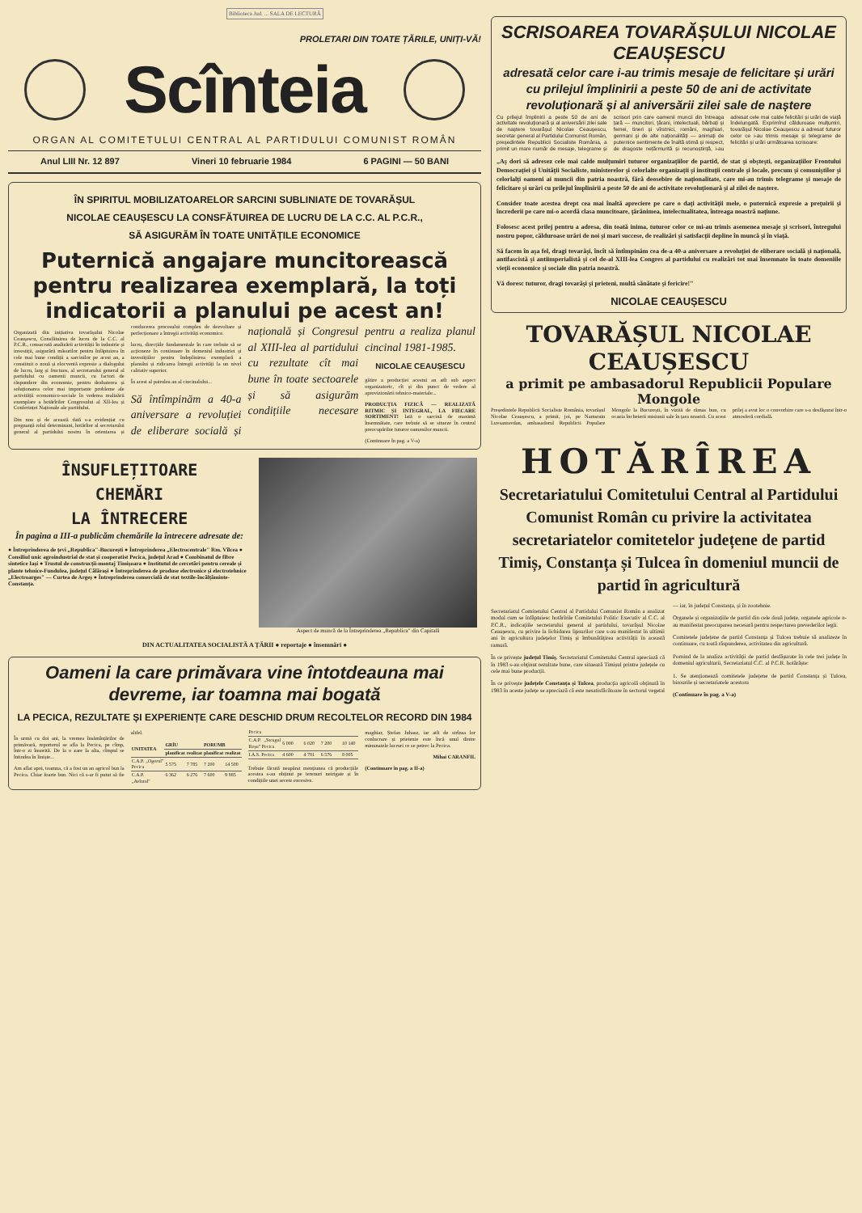Biblioteca Jud. ... SALA DE LECTURĂ
PROLETARI DIN TOATE ȚĂRILE, UNIȚI-VĂ!
Scînteia
ORGAN AL COMITETULUI CENTRAL AL PARTIDULUI COMUNIST ROMÂN
Anul LIII Nr. 12 897 Vineri 10 februarie 1984 6 PAGINI — 50 BANI
ÎN SPIRITUL MOBILIZATOARELOR SARCINI SUBLINIATE DE TOVARĂȘUL
NICOLAE CEAUȘESCU LA CONSFĂTUIREA DE LUCRU DE LA C.C. AL P.C.R.,
SĂ ASIGURĂM ÎN TOATE UNITĂȚILE ECONOMICE
Puternică angajare muncitorească pentru realizarea exemplară, la toți indicatorii a planului pe acest an!
Organizată din inițiativa tovarășului Nicolae Ceaușescu, Consfătuirea de lucru de la C.C. al P.C.R., consacrată analizării activității în industrie și investiții, asigurării măsurilor pentru înfăptuirea în cele mai bune condiții a sarcinilor pe acest an, a constituit o nouă și elocventă expresie a dialogului de lucru, larg și fructuos, al secretarului general al partidului cu oamenii muncii, cu factori de răspundere din economie, pentru dezbaterea și soluționarea celor mai importante probleme ale activității economico-sociale în vederea realizării exemplare a hotărîrilor Congresului al XII-lea și Conferinței Naționale ale partidului.
Din nou și de această dată s-a evidențiat cu pregnanță rolul determinant, hotărîtor al secretarului general al partidului nostru în orientarea și conducerea procesului complex de dezvoltare și perfecționare a întregii activități economice.
lucru, direcțiile fundamentale în care trebuie să se acționeze în continuare în domeniul industriei și investițiilor pentru îndeplinirea exemplară a planului și ridicarea întregii activități la un nivel calitativ superior.
În acest al patrulea an al cincinalului...
Să întîmpinăm a 40-a aniversare a revoluției de eliberare socială și națională și Congresul al XIII-lea al partidului cu rezultate cît mai bune în toate sectoarele și să asigurăm condițiile necesare pentru a realiza planul cincinal 1981-1985.
NICOLAE CEAUȘESCU
gătire a producției acestui an atît sub aspect organizatoric, cît și din punct de vedere al aprovizionării tehnico-materiale...
PRODUCȚIA FIZICĂ — REALIZATĂ RITMIC ȘI INTEGRAL, LA FIECARE SORTIMENT! Iată o sarcină de maximă însemnătate, care trebuie să se situeze în centrul preocupărilor tuturor oamenilor muncii.
(Continuare în pag. a V-a)
ÎNSUFLEȚITOARE
CHEMĂRI
LA ÎNTRECERE
În pagina a III-a publicăm chemările la întrecere adresate de:
● Întreprinderea de țevi „Republica"-București ● Întreprinderea „Electrocentrale" Rm. Vîlcea ● Consiliul unic agroindustrial de stat și cooperatist Pecica, județul Arad ● Combinatul de fibre sintetice Iași ● Trustul de construcții-montaj Timișoara ● Institutul de cercetări pentru cereale și plante tehnice-Fundulea, județul Călărași ● Întreprinderea de produse electronice și electrotehnice „Electroarges" — Curtea de Argeș ● Întreprinderea comercială de stat textile-încălțăminte-Constanța.
Aspect de muncă de la Întreprinderea „Republica" din Capitală
DIN ACTUALITATEA SOCIALISTĂ A ȚĂRII ● reportaje ● însemnări ●
Oameni la care primăvara vine întotdeauna mai devreme, iar toamna mai bogată
LA PECICA, REZULTATE ȘI EXPERIENȚE CARE DESCHID DRUM RECOLTELOR RECORD DIN 1984
În urmă cu doi ani, la vremea însămînțărilor de primăvară, reporterul se afla la Pecica, pe cîmp, într-o zi însorită. De la o zare la alta, cîmpul se întindea în liniște...
Am aflat apoi, toamna, că a fost un an agricol bun la Pecica. Chiar foarte bun. Nici că s-ar fi putut să fie altfel.
| UNITATEA | GRÎU | | PORUMB | |
| --- | --- | --- | --- | --- |
| | planificat | realizat | planificat | realizat |
| C.A.P. „Ogorul" Pecica | 5 575 | 7 785 | 7 200 | 14 500 |
| C.A.P. „Avîntul" Pecica | 6 362 | 6 276 | 7 600 | 9 885 |
| C.A.P. „Steagul Roșu" Pecica | 6 000 | 6 020 | 7 200 | 10 140 |
| I.A.S. Pecica | 4 600 | 4 781 | 6 576 | 8 005 |
Trebuie făcută neapărat mențiunea că producțiile acestea s-au obținut pe terenuri neirigate și în condițiile unei secete excesive.
maghiar, Ștefan Juhasz, iar atît de strînsa lor conlucrare și prietenie este încă unul dintre minunatele lucruri ce se petrec la Pecica.
Mihai CARANFIL
(Continuare în pag. a II-a)
SCRISOAREA TOVARĂȘULUI NICOLAE CEAUȘESCU
adresată celor care i-au trimis mesaje de felicitare și urări cu prilejul împlinirii a peste 50 de ani de activitate revoluționară și al aniversării zilei sale de naștere
Cu prilejul împlinirii a peste 50 de ani de activitate revoluționară și al aniversării zilei sale de naștere tovarășul Nicolae Ceaușescu, secretar general al Partidului Comunist Român, președintele Republicii Socialiste România, a primit un mare număr de mesaje, telegrame și scrisori prin care oamenii muncii din întreaga țară — muncitori, țărani, intelectuali, bărbați și femei, tineri și vîrstnici, români, maghiari, germani și de alte naționalități — animați de puternice sentimente de înaltă stimă și respect, de dragoste nețărmurită și recunoștință, i-au adresat cele mai calde felicitări și urări de viață îndelungată. Exprimînd călduroase mulțumiri, tovarășul Nicolae Ceaușescu a adresat tuturor celor ce i-au trimis mesaje și telegrame de felicitări și urări următoarea scrisoare:
„Aș dori să adresez cele mai calde mulțumiri tuturor organizațiilor de partid, de stat și obștești, organizațiilor Frontului Democrației și Unității Socialiste, ministerelor și celorlalte organizații și instituții centrale și locale, precum și comuniștilor și celorlalți oameni ai muncii din patria noastră, fără deosebire de naționalitate, care mi-au trimis telegrame și mesaje de felicitare și urări cu prilejul împlinirii a peste 50 de ani de activitate revoluționară și al zilei de naștere.
Consider toate acestea drept cea mai înaltă apreciere pe care o dați activității mele, o puternică expresie a prețuirii și încrederii pe care mi-o acordă clasa muncitoare, țărănimea, intelectualitatea, întreaga noastră națiune.
Folosesc acest prilej pentru a adresa, din toată inima, tuturor celor ce mi-au trimis asemenea mesaje și scrisori, întregului nostru popor, călduroase urări de noi și mari succese, de realizări și satisfacții depline în muncă și în viață.
Să facem în așa fel, dragi tovarăși, încît să întîmpinăm cea de-a 40-a aniversare a revoluției de eliberare socială și națională, antifascistă și antiimperialistă și cel de-al XIII-lea Congres al partidului cu realizări tot mai însemnate în toate domeniile vieții economice și sociale din patria noastră.
Vă doresc tuturor, dragi tovarăși și prieteni, multă sănătate și fericire!"
NICOLAE CEAUȘESCU
TOVARĂȘUL NICOLAE CEAUȘESCU
a primit pe ambasadorul Republicii Populare Mongole
Președintele Republicii Socialiste România, tovarășul Nicolae Ceaușescu, a primit, joi, pe Namsrain Luvsanravdan, ambasadorul Republicii Populare Mongole la București, în vizită de rămas bun, cu ocazia încheierii misiunii sale în țara noastră. Cu acest prilej a avut loc o convorbire care s-a desfășurat într-o atmosferă cordială.
HOTĂRÎREA
Secretariatului Comitetului Central al Partidului Comunist Român cu privire la activitatea secretariatelor comitetelor județene de partid Timiș, Constanța și Tulcea în domeniul muncii de partid în agricultură
Secretariatul Comitetului Central al Partidului Comunist Român a analizat modul cum se înfăptuiesc hotărîrile Comitetului Politic Executiv al C.C. al P.C.R., indicațiile secretarului general al partidului, tovarășul Nicolae Ceaușescu, cu privire la lichidarea lipsurilor care s-au manifestat în ultimii ani în agricultura județelor Timiș și îmbunătățirea activității în această ramură.
În ce privește județul Timiș, Secretariatul Comitetului Central apreciază că în 1983 s-au obținut rezultate bune, care situează Timișul printre județele cu cele mai bune producții.
În ce privește județele Constanța și Tulcea, producția agricolă obținută în 1983 în aceste județe se apreciază că este nesatisfăcătoare în sectorul vegetal — iar, în județul Constanța, și în zootehnie.
Organele și organizațiile de partid din cele două județe, organele agricole n-au manifestat preocuparea necesară pentru respectarea prevederilor legii.
Comitetele județene de partid Constanța și Tulcea trebuie să analizeze în continuare, cu toată răspunderea, activitatea din agricultură.
Pornind de la analiza activității de partid desfășurate în cele trei județe în domeniul agriculturii, Secretariatul C.C. al P.C.R. hotărăște:
1. Se atenționează comitetele județene de partid Constanța și Tulcea, birourile și secretariatele acestora
(Continuare în pag. a V-a)